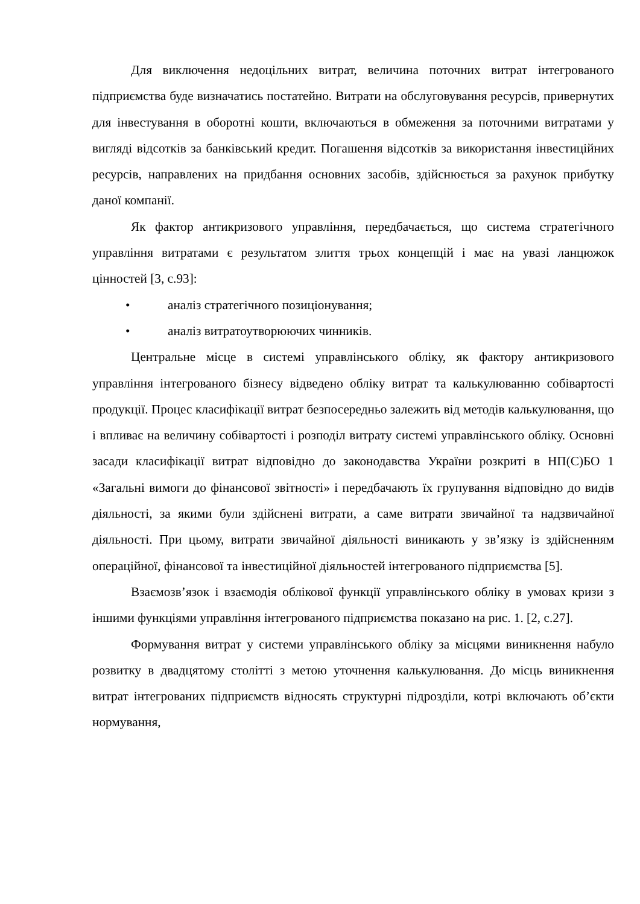Для виключення недоцільних витрат, величина поточних витрат інтегрованого підприємства буде визначатись постатейно. Витрати на обслуговування ресурсів, привернутих для інвестування в оборотні кошти, включаються в обмеження за поточними витратами у вигляді відсотків за банківський кредит. Погашення відсотків за використання інвестиційних ресурсів, направлених на придбання основних засобів, здійснюється за рахунок прибутку даної компанії.
Як фактор антикризового управління, передбачається, що система стратегічного управління витратами є результатом злиття трьох концепцій і має на увазі ланцюжок цінностей [3, с.93]:
• аналіз стратегічного позиціонування;
• аналіз витратоутворюючих чинників.
Центральне місце в системі управлінського обліку, як фактору антикризового управління інтегрованого бізнесу відведено обліку витрат та калькулюванню собівартості продукції. Процес класифікації витрат безпосередньо залежить від методів калькулювання, що і впливає на величину собівартості і розподіл витрату системі управлінського обліку. Основні засади класифікації витрат відповідно до законодавства України розкриті в НП(С)БО 1 «Загальні вимоги до фінансової звітності» і передбачають їх групування відповідно до видів діяльності, за якими були здійснені витрати, а саме витрати звичайної та надзвичайної діяльності. При цьому, витрати звичайної діяльності виникають у зв’язку із здійсненням операційної, фінансової та інвестиційної діяльностей інтегрованого підприємства [5].
Взаємозв’язок і взаємодія облікової функції управлінського обліку в умовах кризи з іншими функціями управління інтегрованого підприємства показано на рис. 1. [2, с.27].
Формування витрат у системи управлінського обліку за місцями виникнення набуло розвитку в двадцятому столітті з метою уточнення калькулювання. До місць виникнення витрат інтегрованих підприємств відносять структурні підрозділи, котрі включають об’єкти нормування,